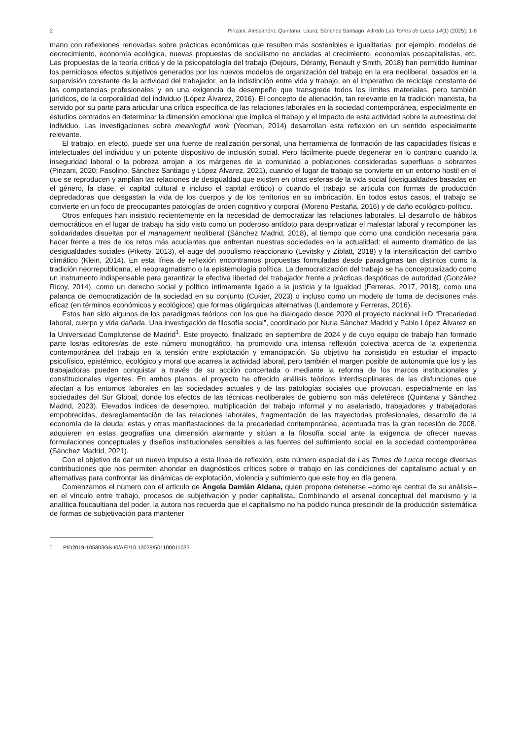2 Pinzani, Alessandro; Quintana, Laura; Sánchez Santiago, Alfredo Las Torres de Lucca 14(1) (2025): 1-8
mano con reflexiones renovadas sobre prácticas económicas que resulten más sostenibles e igualitarias: por ejemplo, modelos de decrecimiento, economía ecológica, nuevas propuestas de socialismo no ancladas al crecimiento, economías poscapitalistas, etc. Las propuestas de la teoría crítica y de la psicopatología del trabajo (Dejours, Déranty, Renault y Smith, 2018) han permitido iluminar los perniciosos efectos subjetivos generados por los nuevos modelos de organización del trabajo en la era neoliberal, basados en la supervisión constante de la actividad del trabajador, en la indistinción entre vida y trabajo, en el imperativo de reciclaje constante de las competencias profesionales y en una exigencia de desempeño que transgrede todos los límites materiales, pero también jurídicos, de la corporalidad del individuo (López Álvarez, 2016). El concepto de alienación, tan relevante en la tradición marxista, ha servido por su parte para articular una crítica específica de las relaciones laborales en la sociedad contemporánea, especialmente en estudios centrados en determinar la dimensión emocional que implica el trabajo y el impacto de esta actividad sobre la autoestima del individuo. Las investigaciones sobre meaningful work (Yeoman, 2014) desarrollan esta reflexión en un sentido especialmente relevante.
El trabajo, en efecto, puede ser una fuente de realización personal, una herramienta de formación de las capacidades físicas e intelectuales del individuo y un potente dispositivo de inclusión social. Pero fácilmente puede degenerar en lo contrario cuando la inseguridad laboral o la pobreza arrojan a los márgenes de la comunidad a poblaciones consideradas superfluas o sobrantes (Pinzani, 2020; Fasolino, Sánchez Santiago y López Álvarez, 2021), cuando el lugar de trabajo se convierte en un entorno hostil en el que se reproducen y amplían las relaciones de desigualdad que existen en otras esferas de la vida social (desigualdades basadas en el género, la clase, el capital cultural e incluso el capital erótico) o cuando el trabajo se articula con formas de producción depredadoras que desgastan la vida de los cuerpos y de los territorios en su imbricación. En todos estos casos, el trabajo se convierte en un foco de preocupantes patologías de orden cognitivo y corporal (Moreno Pestaña, 2016) y de daño ecológico-político.
Otros enfoques han insistido recientemente en la necesidad de democratizar las relaciones laborales. El desarrollo de hábitos democráticos en el lugar de trabajo ha sido visto como un poderoso antídoto para desprivatizar el malestar laboral y recomponer las solidaridades disueltas por el management neoliberal (Sánchez Madrid, 2018), al tiempo que como una condición necesaria para hacer frente a tres de los retos más acuciantes que enfrentan nuestras sociedades en la actualidad: el aumento dramático de las desigualdades sociales (Piketty, 2013), el auge del populismo reaccionario (Levitsky y Ziblatt, 2018) y la intensificación del cambio climático (Klein, 2014). En esta línea de reflexión encontramos propuestas formuladas desde paradigmas tan distintos como la tradición neorrepublicana, el neopragmatismo o la epistemología política. La democratización del trabajo se ha conceptualizado como un instrumento indispensable para garantizar la efectiva libertad del trabajador frente a prácticas despóticas de autoridad (González Ricoy, 2014), como un derecho social y político íntimamente ligado a la justicia y la igualdad (Ferreras, 2017, 2018), como una palanca de democratización de la sociedad en su conjunto (Cukier, 2023) o incluso como un modelo de toma de decisiones más eficaz (en términos económicos y ecológicos) que formas oligárquicas alternativas (Landemore y Ferreras, 2016).
Estos han sido algunos de los paradigmas teóricos con los que ha dialogado desde 2020 el proyecto nacional i+D “Precariedad laboral, cuerpo y vida dañada. Una investigación de filosofía social”, coordinado por Nuria Sánchez Madrid y Pablo López Álvarez en la Universidad Complutense de Madrid<sup>1</sup>. Este proyecto, finalizado en septiembre de 2024 y de cuyo equipo de trabajo han formado parte los/as editores/as de este número monográfico, ha promovido una intensa reflexión colectiva acerca de la experiencia contemporánea del trabajo en la tensión entre explotación y emancipación. Su objetivo ha consistido en estudiar el impacto psicofísico, epistémico, ecológico y moral que acarrea la actividad laboral, pero también el margen posible de autonomía que los y las trabajadoras pueden conquistar a través de su acción concertada o mediante la reforma de los marcos institucionales y constitucionales vigentes. En ambos planos, el proyecto ha ofrecido análisis teóricos interdisciplinares de las disfunciones que afectan a los entornos laborales en las sociedades actuales y de las patologías sociales que provocan, especialmente en las sociedades del Sur Global, donde los efectos de las técnicas neoliberales de gobierno son más deletéreos (Quintana y Sánchez Madrid, 2023). Elevados índices de desempleo, multiplicación del trabajo informal y no asalariado, trabajadores y trabajadoras empobrecidas, desreglamentación de las relaciones laborales, fragmentación de las trayectorias profesionales, desarrollo de la economía de la deuda: estas y otras manifestaciones de la precariedad contemporánea, acentuada tras la gran recesión de 2008, adquieren en estas geografías una dimensión alarmante y sitúan a la filosofía social ante la exigencia de ofrecer nuevas formulaciones conceptuales y diseños institucionales sensibles a las fuentes del sufrimiento social en la sociedad contemporánea (Sánchez Madrid, 2021).
Con el objetivo de dar un nuevo impulso a esta línea de reflexión, este número especial de Las Torres de Lucca recoge diversas contribuciones que nos permiten ahondar en diagnósticos críticos sobre el trabajo en las condiciones del capitalismo actual y en alternativas para confrontar las dinámicas de explotación, violencia y sufrimiento que este hoy en día genera.
Comenzamos el número con el artículo de Ángela Damián Aldana, quien propone detenerse –como eje central de su análisis– en el vínculo entre trabajo, procesos de subjetivación y poder capitalista. Combinando el arsenal conceptual del marxismo y la analítica foucaultiana del poder, la autora nos recuerda que el capitalismo no ha podido nunca prescindir de la producción sistemática de formas de subjetivación para mantener
<sup>1</sup> PID2019-105803GB-I0/AEI/10.13039/501100011033